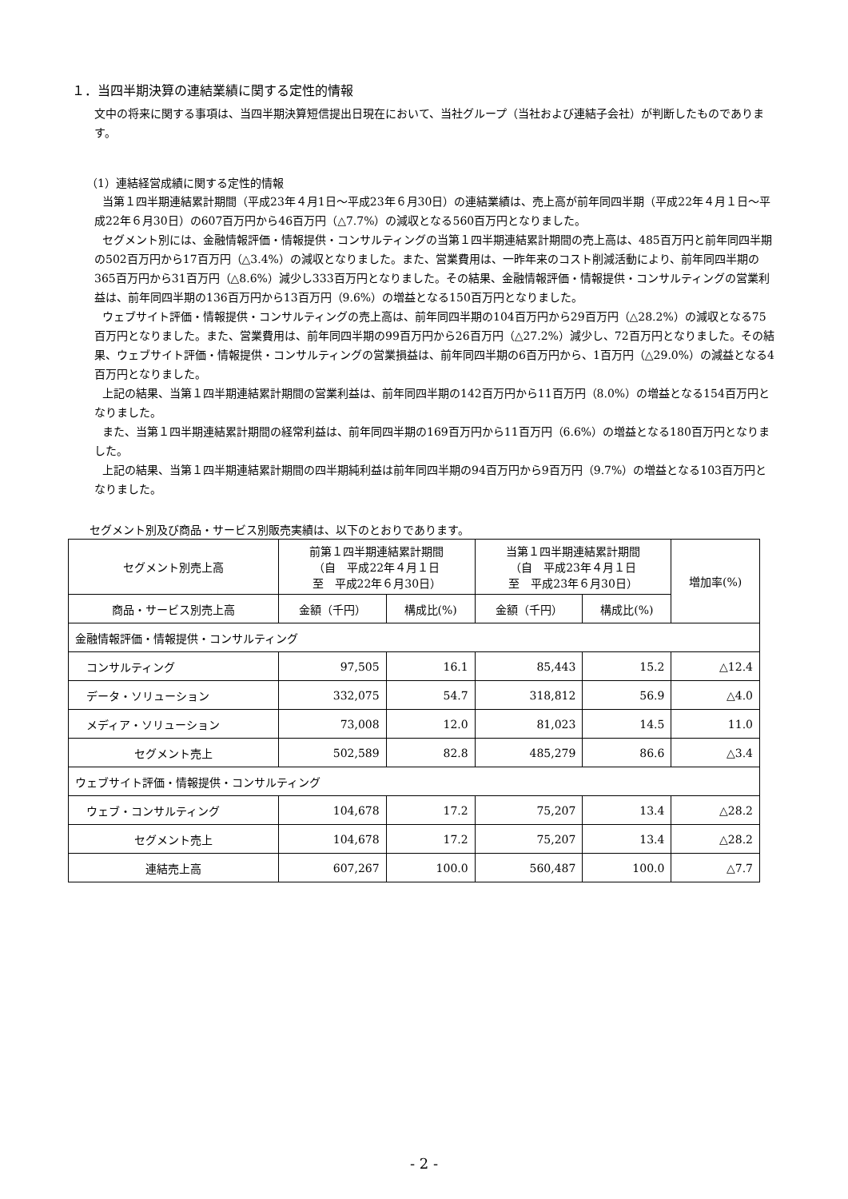１．当四半期決算の連結業績に関する定性的情報
文中の将来に関する事項は、当四半期決算短信提出日現在において、当社グループ（当社および連結子会社）が判断したものであります。
（1）連結経営成績に関する定性的情報
当第１四半期連結累計期間（平成23年４月1日～平成23年６月30日）の連結業績は、売上高が前年同四半期（平成22年４月１日～平成22年６月30日）の607百万円から46百万円（△7.7%）の減収となる560百万円となりました。
セグメント別には、金融情報評価・情報提供・コンサルティングの当第１四半期連結累計期間の売上高は、485百万円と前年同四半期の502百万円から17百万円（△3.4%）の減収となりました。また、営業費用は、一昨年来のコスト削減活動により、前年同四半期の365百万円から31百万円（△8.6%）減少し333百万円となりました。その結果、金融情報評価・情報提供・コンサルティングの営業利益は、前年同四半期の136百万円から13百万円（9.6%）の増益となる150百万円となりました。
ウェブサイト評価・情報提供・コンサルティングの売上高は、前年同四半期の104百万円から29百万円（△28.2%）の減収となる75百万円となりました。また、営業費用は、前年同四半期の99百万円から26百万円（△27.2%）減少し、72百万円となりました。その結果、ウェブサイト評価・情報提供・コンサルティングの営業損益は、前年同四半期の6百万円から、1百万円（△29.0%）の減益となる4百万円となりました。
上記の結果、当第１四半期連結累計期間の営業利益は、前年同四半期の142百万円から11百万円（8.0%）の増益となる154百万円となりました。
また、当第１四半期連結累計期間の経常利益は、前年同四半期の169百万円から11百万円（6.6%）の増益となる180百万円となりました。
上記の結果、当第１四半期連結累計期間の四半期純利益は前年同四半期の94百万円から9百万円（9.7%）の増益となる103百万円となりました。
セグメント別及び商品・サービス別販売実績は、以下のとおりであります。
| セグメント別売上高 | 前第１四半期連結累計期間 （自 平成22年４月１日 至 平成22年６月30日） | | 当第１四半期連結累計期間 （自 平成23年４月１日 至 平成23年６月30日） | | 増加率(%) |
| --- | --- | --- | --- | --- | --- |
| 商品・サービス別売上高 | 金額（千円） | 構成比(%) | 金額（千円） | 構成比(%) | |
| 金融情報評価・情報提供・コンサルティング | | | | | |
| コンサルティング | 97,505 | 16.1 | 85,443 | 15.2 | △12.4 |
| データ・ソリューション | 332,075 | 54.7 | 318,812 | 56.9 | △4.0 |
| メディア・ソリューション | 73,008 | 12.0 | 81,023 | 14.5 | 11.0 |
| セグメント売上 | 502,589 | 82.8 | 485,279 | 86.6 | △3.4 |
| ウェブサイト評価・情報提供・コンサルティング | | | | | |
| ウェブ・コンサルティング | 104,678 | 17.2 | 75,207 | 13.4 | △28.2 |
| セグメント売上 | 104,678 | 17.2 | 75,207 | 13.4 | △28.2 |
| 連結売上高 | 607,267 | 100.0 | 560,487 | 100.0 | △7.7 |
- 2 -